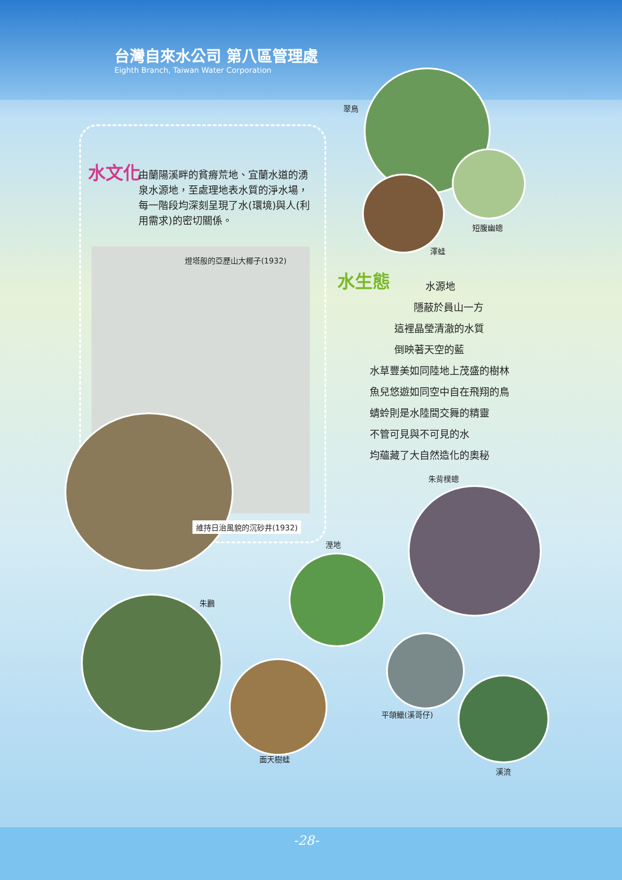台灣自來水公司 第八區管理處
Eighth Branch, Taiwan Water Corporation
翠鳥
短腹幽蟌
澤蛙
水文化
由蘭陽溪畔的貧瘠荒地、宜蘭水道的湧泉水源地，至處理地表水質的淨水場，每一階段均深刻呈現了水(環境)與人(利用需求)的密切關係。
燈塔般的亞歷山大椰子(1932)
維持日治風貌的沉砂井(1932)
水生態
水源地
隱蔽於員山一方
這裡晶瑩清澈的水質
倒映著天空的藍
水草豐美如同陸地上茂盛的樹林
魚兒悠遊如同空中自在飛翔的鳥
蜻蛉則是水陸間交舞的精靈
不管可見與不可見的水
均蘊藏了大自然造化的奧秘
朱背樸蟌
溼地
朱鸝
平頜鱲(溪哥仔)
面天樹蛙
溪流
-28-